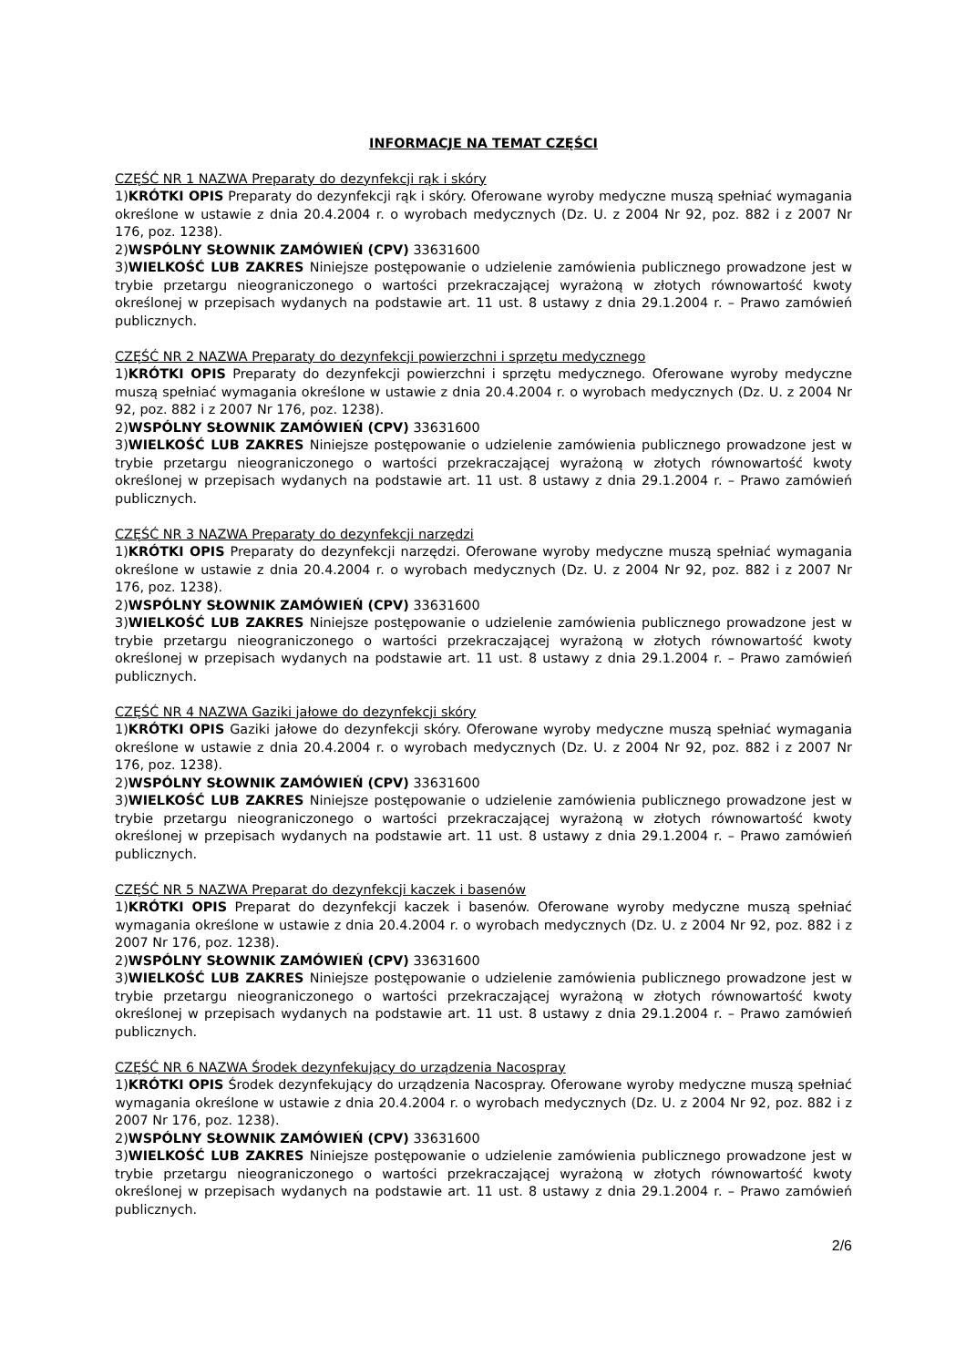INFORMACJE NA TEMAT CZĘŚCI
CZĘŚĆ NR 1 NAZWA Preparaty do dezynfekcji rąk i skóry
1)KRÓTKI OPIS Preparaty do dezynfekcji rąk i skóry. Oferowane wyroby medyczne muszą spełniać wymagania określone w ustawie z dnia 20.4.2004 r. o wyrobach medycznych (Dz. U. z 2004 Nr 92, poz. 882 i z 2007 Nr 176, poz. 1238).
2)WSPÓLNY SŁOWNIK ZAMÓWIEŃ (CPV) 33631600
3)WIELKOŚĆ LUB ZAKRES Niniejsze postępowanie o udzielenie zamówienia publicznego prowadzone jest w trybie przetargu nieograniczonego o wartości przekraczającej wyrażoną w złotych równowartość kwoty określonej w przepisach wydanych na podstawie art. 11 ust. 8 ustawy z dnia 29.1.2004 r. – Prawo zamówień publicznych.
CZĘŚĆ NR 2 NAZWA Preparaty do dezynfekcji powierzchni i sprzętu medycznego
1)KRÓTKI OPIS Preparaty do dezynfekcji powierzchni i sprzętu medycznego. Oferowane wyroby medyczne muszą spełniać wymagania określone w ustawie z dnia 20.4.2004 r. o wyrobach medycznych (Dz. U. z 2004 Nr 92, poz. 882 i z 2007 Nr 176, poz. 1238).
2)WSPÓLNY SŁOWNIK ZAMÓWIEŃ (CPV) 33631600
3)WIELKOŚĆ LUB ZAKRES Niniejsze postępowanie o udzielenie zamówienia publicznego prowadzone jest w trybie przetargu nieograniczonego o wartości przekraczającej wyrażoną w złotych równowartość kwoty określonej w przepisach wydanych na podstawie art. 11 ust. 8 ustawy z dnia 29.1.2004 r. – Prawo zamówień publicznych.
CZĘŚĆ NR 3 NAZWA Preparaty do dezynfekcji narzędzi
1)KRÓTKI OPIS Preparaty do dezynfekcji narzędzi. Oferowane wyroby medyczne muszą spełniać wymagania określone w ustawie z dnia 20.4.2004 r. o wyrobach medycznych (Dz. U. z 2004 Nr 92, poz. 882 i z 2007 Nr 176, poz. 1238).
2)WSPÓLNY SŁOWNIK ZAMÓWIEŃ (CPV) 33631600
3)WIELKOŚĆ LUB ZAKRES Niniejsze postępowanie o udzielenie zamówienia publicznego prowadzone jest w trybie przetargu nieograniczonego o wartości przekraczającej wyrażoną w złotych równowartość kwoty określonej w przepisach wydanych na podstawie art. 11 ust. 8 ustawy z dnia 29.1.2004 r. – Prawo zamówień publicznych.
CZĘŚĆ NR 4 NAZWA Gaziki jałowe do dezynfekcji skóry
1)KRÓTKI OPIS Gaziki jałowe do dezynfekcji skóry. Oferowane wyroby medyczne muszą spełniać wymagania określone w ustawie z dnia 20.4.2004 r. o wyrobach medycznych (Dz. U. z 2004 Nr 92, poz. 882 i z 2007 Nr 176, poz. 1238).
2)WSPÓLNY SŁOWNIK ZAMÓWIEŃ (CPV) 33631600
3)WIELKOŚĆ LUB ZAKRES Niniejsze postępowanie o udzielenie zamówienia publicznego prowadzone jest w trybie przetargu nieograniczonego o wartości przekraczającej wyrażoną w złotych równowartość kwoty określonej w przepisach wydanych na podstawie art. 11 ust. 8 ustawy z dnia 29.1.2004 r. – Prawo zamówień publicznych.
CZĘŚĆ NR 5 NAZWA Preparat do dezynfekcji kaczek i basenów
1)KRÓTKI OPIS Preparat do dezynfekcji kaczek i basenów. Oferowane wyroby medyczne muszą spełniać wymagania określone w ustawie z dnia 20.4.2004 r. o wyrobach medycznych (Dz. U. z 2004 Nr 92, poz. 882 i z 2007 Nr 176, poz. 1238).
2)WSPÓLNY SŁOWNIK ZAMÓWIEŃ (CPV) 33631600
3)WIELKOŚĆ LUB ZAKRES Niniejsze postępowanie o udzielenie zamówienia publicznego prowadzone jest w trybie przetargu nieograniczonego o wartości przekraczającej wyrażoną w złotych równowartość kwoty określonej w przepisach wydanych na podstawie art. 11 ust. 8 ustawy z dnia 29.1.2004 r. – Prawo zamówień publicznych.
CZĘŚĆ NR 6 NAZWA Środek dezynfekujący do urządzenia Nacospray
1)KRÓTKI OPIS Środek dezynfekujący do urządzenia Nacospray. Oferowane wyroby medyczne muszą spełniać wymagania określone w ustawie z dnia 20.4.2004 r. o wyrobach medycznych (Dz. U. z 2004 Nr 92, poz. 882 i z 2007 Nr 176, poz. 1238).
2)WSPÓLNY SŁOWNIK ZAMÓWIEŃ (CPV) 33631600
3)WIELKOŚĆ LUB ZAKRES Niniejsze postępowanie o udzielenie zamówienia publicznego prowadzone jest w trybie przetargu nieograniczonego o wartości przekraczającej wyrażoną w złotych równowartość kwoty określonej w przepisach wydanych na podstawie art. 11 ust. 8 ustawy z dnia 29.1.2004 r. – Prawo zamówień publicznych.
2/6